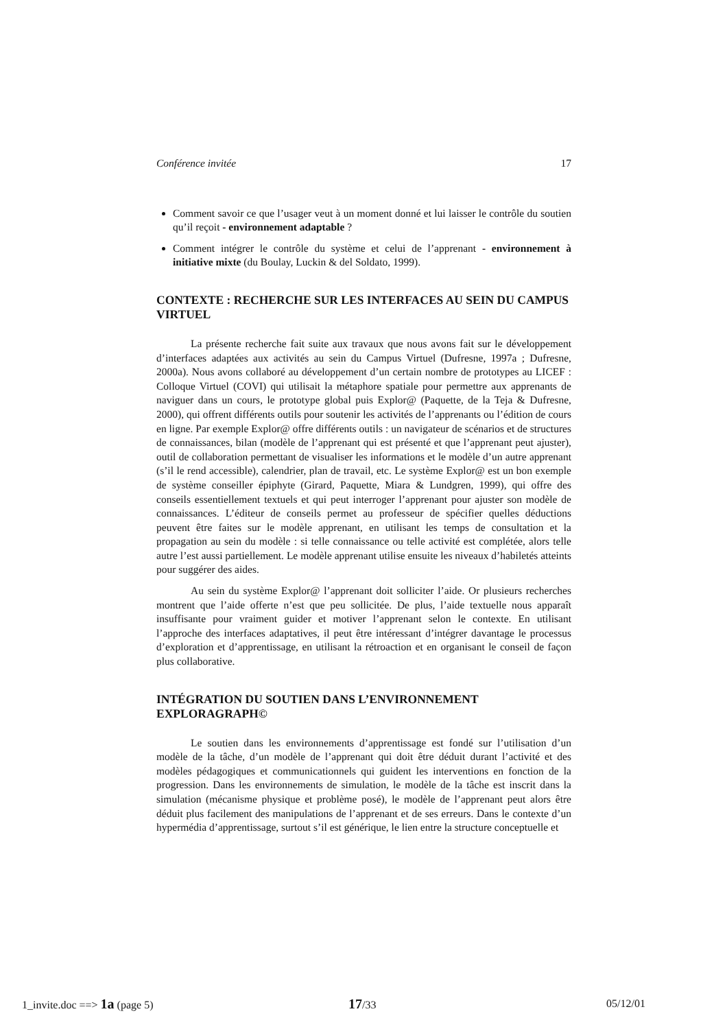Conférence invitée 17
Comment savoir ce que l’usager veut à un moment donné et lui laisser le contrôle du soutien qu’il reçoit - environnement adaptable ?
Comment intégrer le contrôle du système et celui de l’apprenant - environnement à initiative mixte (du Boulay, Luckin & del Soldato, 1999).
CONTEXTE : RECHERCHE SUR LES INTERFACES AU SEIN DU CAMPUS VIRTUEL
La présente recherche fait suite aux travaux que nous avons fait sur le développement d’interfaces adaptées aux activités au sein du Campus Virtuel (Dufresne, 1997a ; Dufresne, 2000a). Nous avons collaboré au développement d’un certain nombre de prototypes au LICEF : Colloque Virtuel (COVI) qui utilisait la métaphore spatiale pour permettre aux apprenants de naviguer dans un cours, le prototype global puis Explor@ (Paquette, de la Teja & Dufresne, 2000), qui offrent différents outils pour soutenir les activités de l’apprenants ou l’édition de cours en ligne. Par exemple Explor@ offre différents outils : un navigateur de scénarios et de structures de connaissances, bilan (modèle de l’apprenant qui est présenté et que l’apprenant peut ajuster), outil de collaboration permettant de visualiser les informations et le modèle d’un autre apprenant (s’il le rend accessible), calendrier, plan de travail, etc. Le système Explor@ est un bon exemple de système conseiller épiphyte (Girard, Paquette, Miara & Lundgren, 1999), qui offre des conseils essentiellement textuels et qui peut interroger l’apprenant pour ajuster son modèle de connaissances. L’éditeur de conseils permet au professeur de spécifier quelles déductions peuvent être faites sur le modèle apprenant, en utilisant les temps de consultation et la propagation au sein du modèle : si telle connaissance ou telle activité est complétée, alors telle autre l’est aussi partiellement. Le modèle apprenant utilise ensuite les niveaux d’habiletés atteints pour suggérer des aides.
Au sein du système Explor@ l’apprenant doit solliciter l’aide. Or plusieurs recherches montrent que l’aide offerte n’est que peu sollicitée. De plus, l’aide textuelle nous apparaît insuffisante pour vraiment guider et motiver l’apprenant selon le contexte. En utilisant l’approche des interfaces adaptatives, il peut être intéressant d’intégrer davantage le processus d’exploration et d’apprentissage, en utilisant la rétroaction et en organisant le conseil de façon plus collaborative.
INTÉGRATION DU SOUTIEN DANS L’ENVIRONNEMENT EXPLORAGRAPH©
Le soutien dans les environnements d’apprentissage est fondé sur l’utilisation d’un modèle de la tâche, d’un modèle de l’apprenant qui doit être déduit durant l’activité et des modèles pédagogiques et communicationnels qui guident les interventions en fonction de la progression. Dans les environnements de simulation, le modèle de la tâche est inscrit dans la simulation (mécanisme physique et problème posé), le modèle de l’apprenant peut alors être déduit plus facilement des manipulations de l’apprenant et de ses erreurs. Dans le contexte d’un hypermédia d’apprentissage, surtout s’il est générique, le lien entre la structure conceptuelle et
1_invite.doc ==> 1a (page 5) 17/33 05/12/01